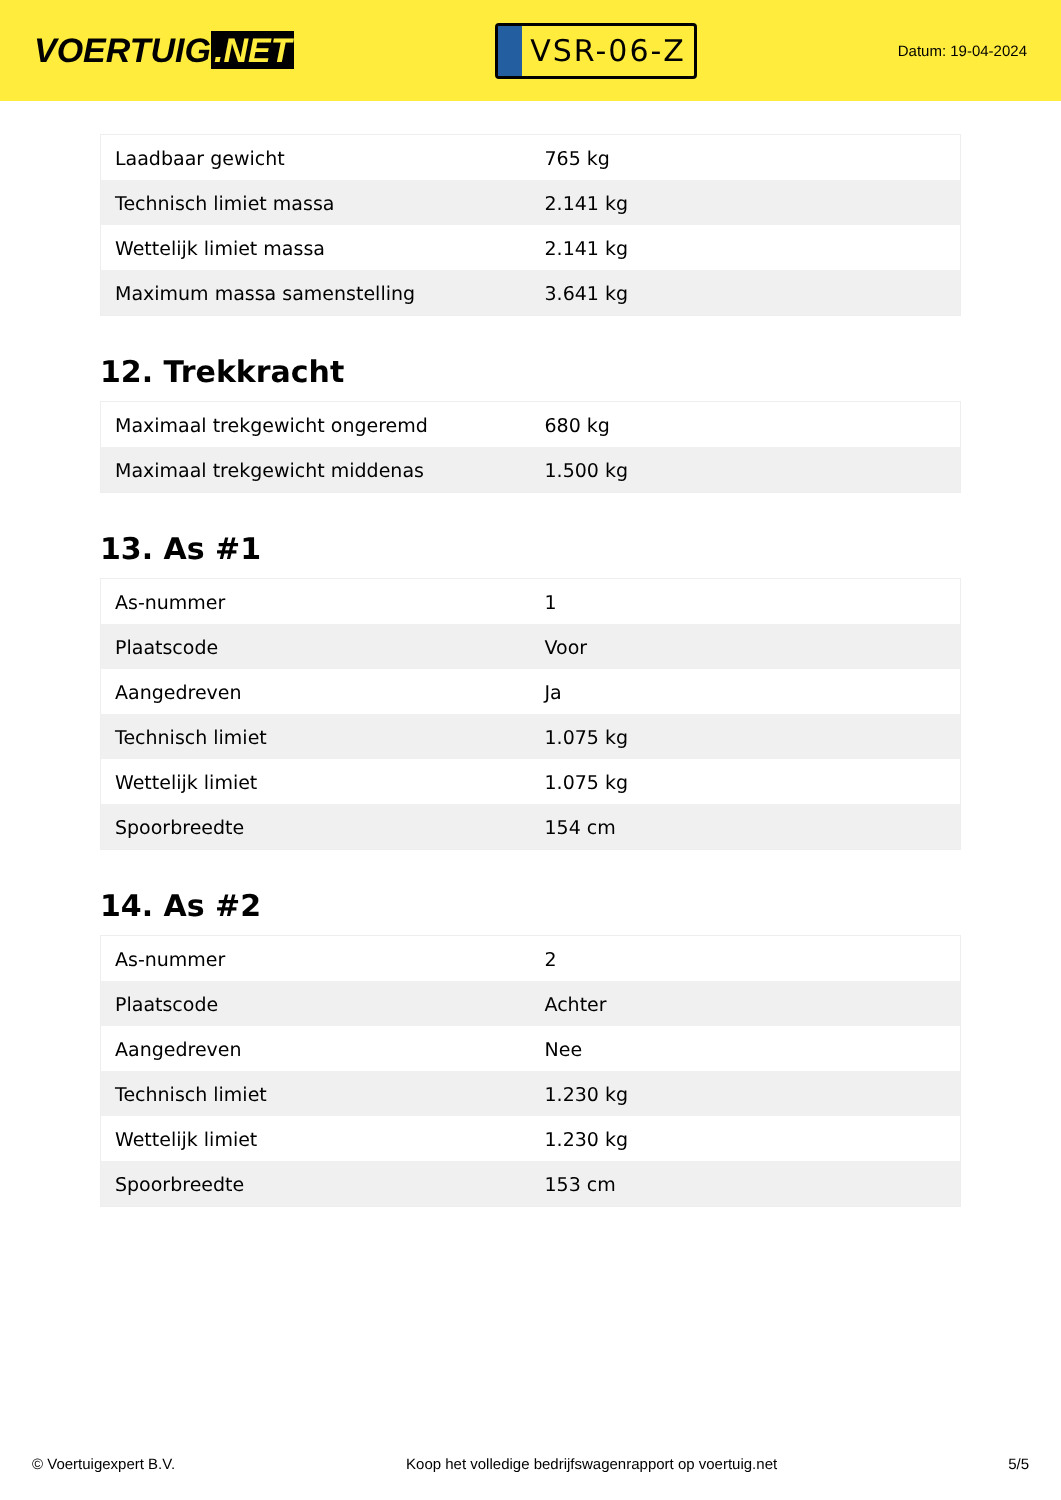VOERTUIG.NET
VSR-06-Z
Datum: 19-04-2024
| Laadbaar gewicht | 765 kg |
| Technisch limiet massa | 2.141 kg |
| Wettelijk limiet massa | 2.141 kg |
| Maximum massa samenstelling | 3.641 kg |
12. Trekkracht
| Maximaal trekgewicht ongeremd | 680 kg |
| Maximaal trekgewicht middenas | 1.500 kg |
13. As #1
| As-nummer | 1 |
| Plaatscode | Voor |
| Aangedreven | Ja |
| Technisch limiet | 1.075 kg |
| Wettelijk limiet | 1.075 kg |
| Spoorbreedte | 154 cm |
14. As #2
| As-nummer | 2 |
| Plaatscode | Achter |
| Aangedreven | Nee |
| Technisch limiet | 1.230 kg |
| Wettelijk limiet | 1.230 kg |
| Spoorbreedte | 153 cm |
© Voertuigexpert B.V. Koop het volledige bedrijfswagenrapport op voertuig.net 5/5